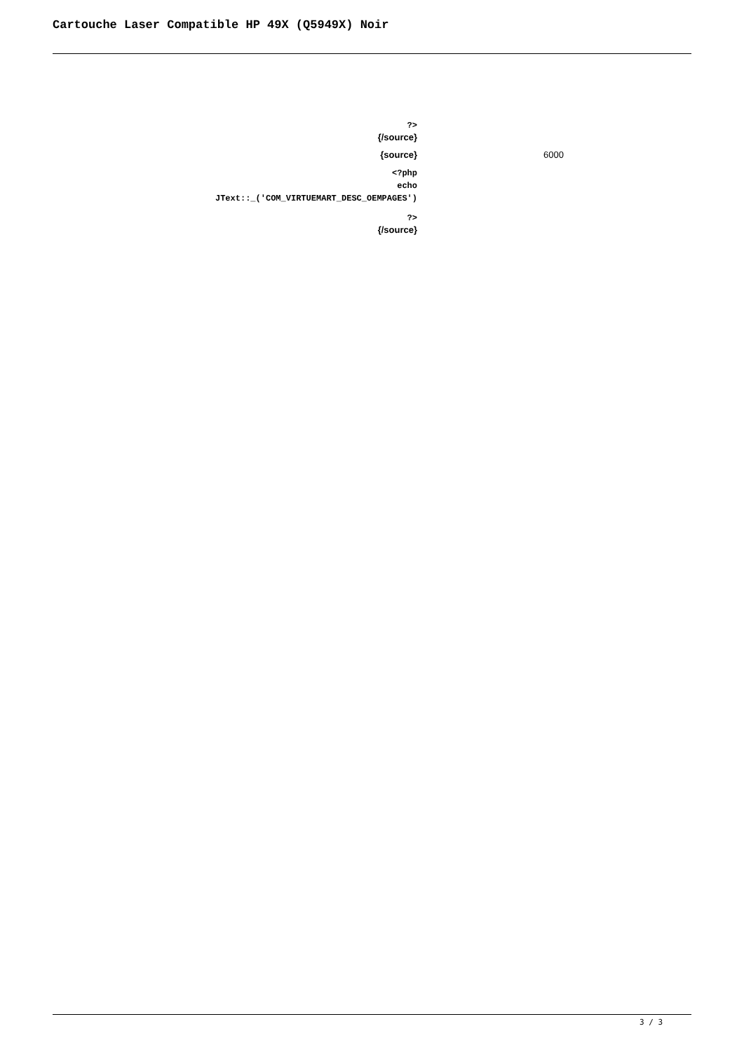Cartouche Laser Compatible HP 49X (Q5949X) Noir
| ?> {/source} | |
| {source} | 6000 |
| <?php echo JText::_('COM_VIRTUEMART_DESC_OEMPAGES') | |
| ?> {/source} | |
3 / 3